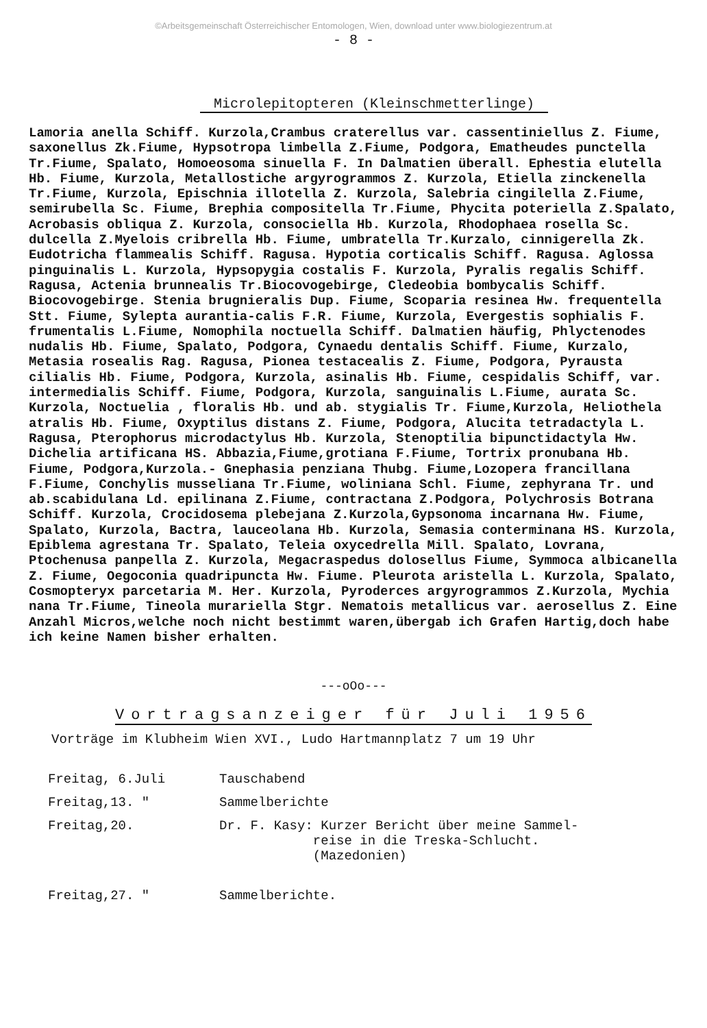©Arbeitsgemeinschaft Österreichischer Entomologen, Wien, download unter www.biologiezentrum.at
- 8 -
Microlepitopteren (Kleinschmetterlinge)
Lamoria anella Schiff. Kurzola,Crambus craterellus var. cassentiniellus Z. Fiume, saxonellus Zk.Fiume, Hypsotropa limbella Z.Fiume, Podgora, Ematheudes punctella Tr.Fiume, Spalato, Homoeosoma sinuella F. In Dalmatien überall. Ephestia elutella Hb. Fiume, Kurzola, Metallostiche argyrogrammos Z. Kurzola, Etiella zinckenella Tr.Fiume, Kurzola, Epischnia illotella Z. Kurzola, Salebria cingilella Z.Fiume, semirubella Sc. Fiume, Brephia compositella Tr.Fiume, Phycita poteriella Z.Spalato, Acrobasis obliqua Z. Kurzola, consociella Hb. Kurzola, Rhodophaea rosella Sc. dulcella Z.Myelois cribrella Hb. Fiume, umbratella Tr.Kurzalo, cinnigerella Zk. Eudotricha flammealis Schiff. Ragusa. Hypotia corticalis Schiff. Ragusa. Aglossa pinguinalis L. Kurzola, Hypsopygia costalis F. Kurzola, Pyralis regalis Schiff. Ragusa, Actenia brunnealis Tr.Biocovogebirge, Cledeobia bombycalis Schiff. Biocovogebirge. Stenia brugnieralis Dup. Fiume, Scoparia resinea Hw. frequentella Stt. Fiume, Sylepta aurantia-calis F.R. Fiume, Kurzola, Evergestis sophialis F. frumentalis L.Fiume, Nomophila noctuella Schiff. Dalmatien häufig, Phlyctenodes nudalis Hb. Fiume, Spalato, Podgora, Cynaedu dentalis Schiff. Fiume, Kurzalo, Metasia rosealis Rag. Ragusa, Pionea testacealis Z. Fiume, Podgora, Pyrausta cilialis Hb. Fiume, Podgora, Kurzola, asinalis Hb. Fiume, cespidalis Schiff, var. intermedialis Schiff. Fiume, Podgora, Kurzola, sanguinalis L.Fiume, aurata Sc. Kurzola, Noctuelia , floralis Hb. und ab. stygialis Tr. Fiume,Kurzola, Heliothela atralis Hb. Fiume, Oxyptilus distans Z. Fiume, Podgora, Alucita tetradactyla L. Ragusa, Pterophorus microdactylus Hb. Kurzola, Stenoptilia bipunctidactyla Hw. Dichelia artificana HS. Abbazia,Fiume,grotiana F.Fiume, Tortrix pronubana Hb. Fiume, Podgora,Kurzola.- Gnephasia penziana Thubg. Fiume,Lozopera francillana F.Fiume, Conchylis musseliana Tr.Fiume, woliniana Schl. Fiume, zephyrana Tr. und ab.scabidulana Ld. epilinana Z.Fiume, contractana Z.Podgora, Polychrosis Botrana Schiff. Kurzola, Crocidosema plebejana Z.Kurzola,Gypsonoma incarnana Hw. Fiume, Spalato, Kurzola, Bactra, lauceolana Hb. Kurzola, Semasia conterminana HS. Kurzola, Epiblema agrestana Tr. Spalato, Teleia oxycedrella Mill. Spalato, Lovrana, Ptochenusa panpella Z. Kurzola, Megacraspedus dolosellus Fiume, Symmoca albicanella Z. Fiume, Oegoconia quadripuncta Hw. Fiume. Pleurota aristella L. Kurzola, Spalato, Cosmopteryx parcetaria M. Her. Kurzola, Pyroderces argyrogrammos Z.Kurzola, Mychia nana Tr.Fiume, Tineola murariella Stgr. Nematois metallicus var. aerosellus Z. Eine Anzahl Micros,welche noch nicht bestimmt waren,übergab ich Grafen Hartig,doch habe ich keine Namen bisher erhalten.
---oOo---
Vortragsanzeiger für Juli 1956
Vorträge im Klubheim Wien XVI., Ludo Hartmannplatz 7 um 19 Uhr
| Freitag, 6.Juli | Tauschabend |
| Freitag,13. " | Sammelberichte |
| Freitag,20. | Dr. F. Kasy: Kurzer Bericht über meine Sammel- reise in die Treska-Schlucht. (Mazedonien) |
| Freitag,27. " | Sammelberichte. |